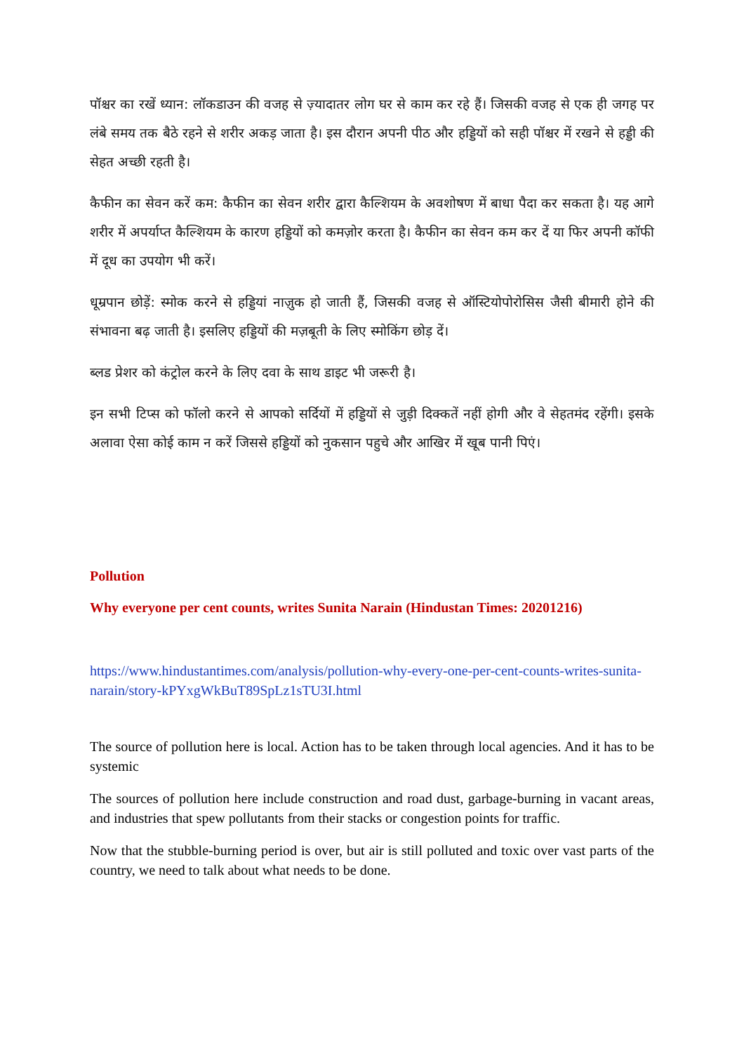पॉश्चर का रखें ध्यान: लॉकडाउन की वजह से ज़्यादातर लोग घर से काम कर रहे हैं। जिसकी वजह से एक ही जगह पर लंबे समय तक बैठे रहने से शरीर अकड़ जाता है। इस दौरान अपनी पीठ और हड्डियों को सही पॉश्चर में रखने से हड्डी की सेहत अच्छी रहती है।
कैफीन का सेवन करें कम: कैफीन का सेवन शरीर द्वारा कैल्शियम के अवशोषण में बाधा पैदा कर सकता है। यह आगे शरीर में अपर्याप्त कैल्शियम के कारण हड्डियों को कमज़ोर करता है। कैफीन का सेवन कम कर दें या फिर अपनी कॉफी में दूध का उपयोग भी करें।
धूम्रपान छोड़ें: स्मोक करने से हड्डियां नाज़ुक हो जाती हैं, जिसकी वजह से ऑस्टियोपोरोसिस जैसी बीमारी होने की संभावना बढ़ जाती है। इसलिए हड्डियों की मज़बूती के लिए स्मोकिंग छोड़ दें।
ब्लड प्रेशर को कंट्रोल करने के लिए दवा के साथ डाइट भी जरूरी है।
इन सभी टिप्स को फॉलो करने से आपको सर्दियों में हड्डियों से जुड़ी दिक्कतें नहीं होगी और वे सेहतमंद रहेंगी। इसके अलावा ऐसा कोई काम न करें जिससे हड्डियों को नुकसान पहुचे और आखिर में खूब पानी पिएं।
Pollution
Why everyone per cent counts, writes Sunita Narain (Hindustan Times: 20201216)
https://www.hindustantimes.com/analysis/pollution-why-every-one-per-cent-counts-writes-sunita-narain/story-kPYxgWkBuT89SpLz1sTU3I.html
The source of pollution here is local. Action has to be taken through local agencies. And it has to be systemic
The sources of pollution here include construction and road dust, garbage-burning in vacant areas, and industries that spew pollutants from their stacks or congestion points for traffic.
Now that the stubble-burning period is over, but air is still polluted and toxic over vast parts of the country, we need to talk about what needs to be done.